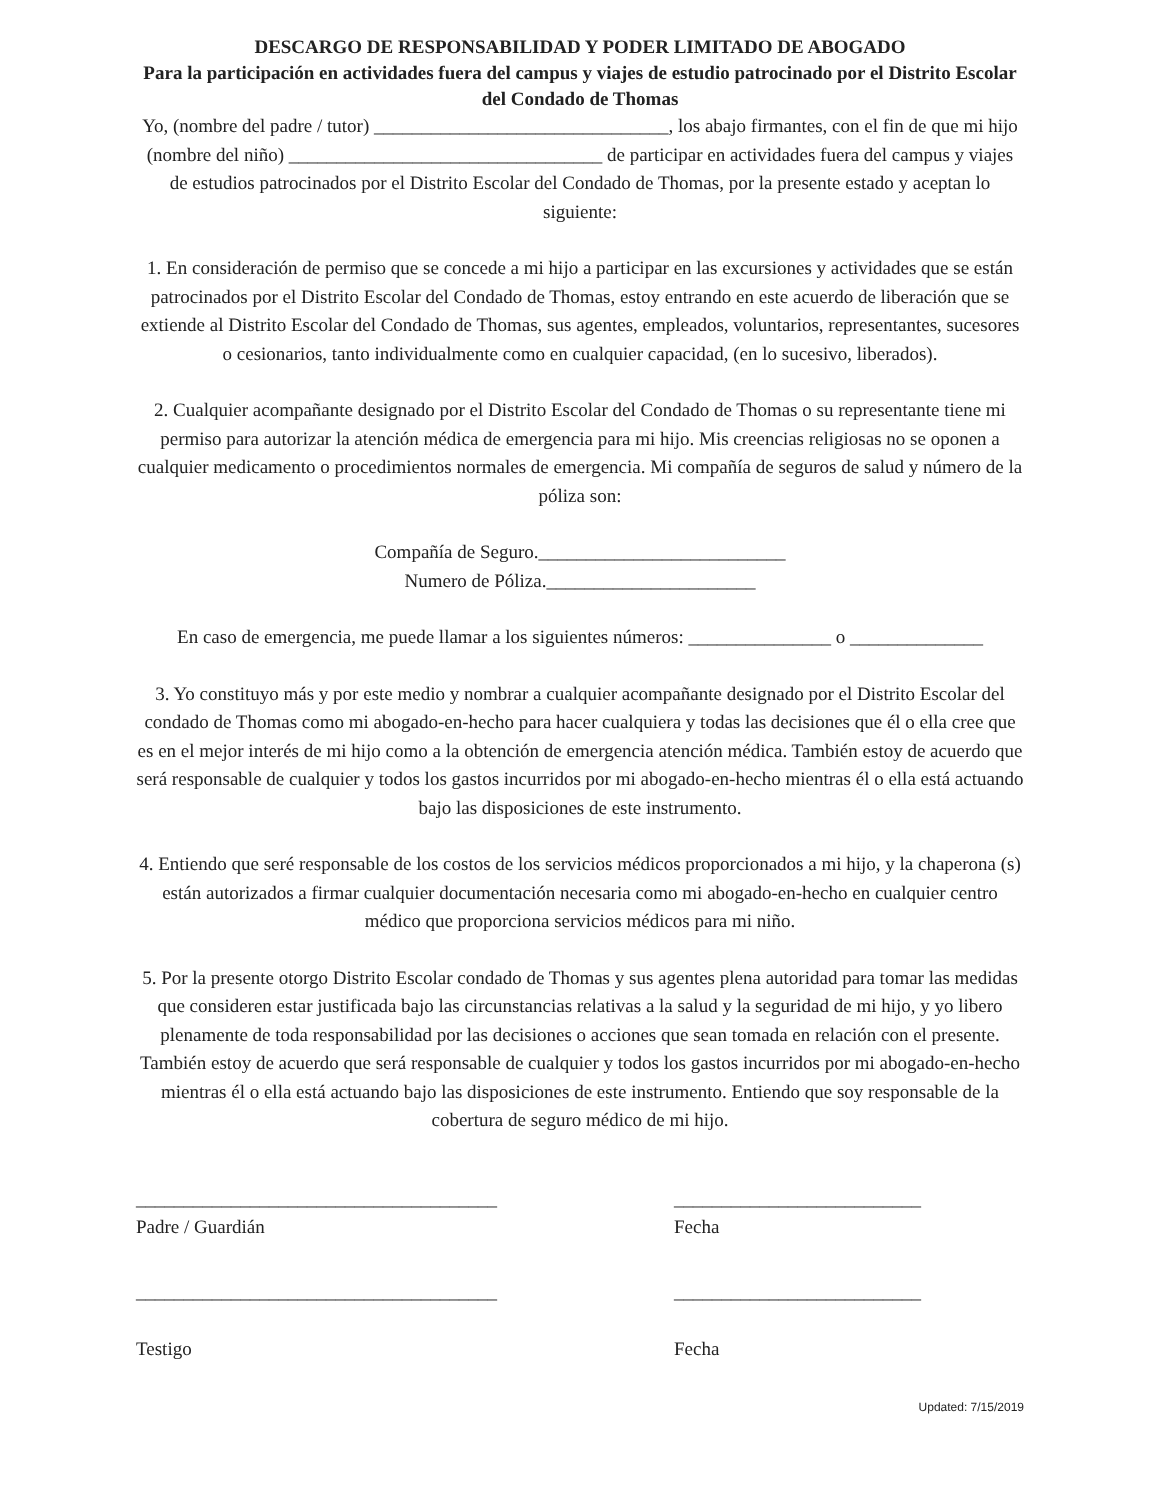DESCARGO DE RESPONSABILIDAD Y PODER LIMITADO DE ABOGADO
Para la participación en actividades fuera del campus y viajes de estudio patrocinado por el Distrito Escolar del Condado de Thomas
Yo, (nombre del padre / tutor) _______________________________, los abajo firmantes, con el fin de que mi hijo (nombre del niño) _________________________________ de participar en actividades fuera del campus y viajes de estudios patrocinados por el Distrito Escolar del Condado de Thomas, por la presente estado y aceptan lo siguiente:
1. En consideración de permiso que se concede a mi hijo a participar en las excursiones y actividades que se están patrocinados por el Distrito Escolar del Condado de Thomas, estoy entrando en este acuerdo de liberación que se extiende al Distrito Escolar del Condado de Thomas, sus agentes, empleados, voluntarios, representantes, sucesores o cesionarios, tanto individualmente como en cualquier capacidad, (en lo sucesivo, liberados).
2. Cualquier acompañante designado por el Distrito Escolar del Condado de Thomas o su representante tiene mi permiso para autorizar la atención médica de emergencia para mi hijo. Mis creencias religiosas no se oponen a cualquier medicamento o procedimientos normales de emergencia. Mi compañía de seguros de salud y número de la póliza son:
Compañía de Seguro.__________________________
Numero de Póliza.______________________
En caso de emergencia, me puede llamar a los siguientes números: _______________ o ______________
3. Yo constituyo más y por este medio y nombrar a cualquier acompañante designado por el Distrito Escolar del condado de Thomas como mi abogado-en-hecho para hacer cualquiera y todas las decisiones que él o ella cree que es en el mejor interés de mi hijo como a la obtención de emergencia atención médica. También estoy de acuerdo que será responsable de cualquier y todos los gastos incurridos por mi abogado-en-hecho mientras él o ella está actuando bajo las disposiciones de este instrumento.
4. Entiendo que seré responsable de los costos de los servicios médicos proporcionados a mi hijo, y la chaperona (s) están autorizados a firmar cualquier documentación necesaria como mi abogado-en-hecho en cualquier centro médico que proporciona servicios médicos para mi niño.
5. Por la presente otorgo Distrito Escolar condado de Thomas y sus agentes plena autoridad para tomar las medidas que consideren estar justificada bajo las circunstancias relativas a la salud y la seguridad de mi hijo, y yo libero plenamente de toda responsabilidad por las decisiones o acciones que sean tomada en relación con el presente. También estoy de acuerdo que será responsable de cualquier y todos los gastos incurridos por mi abogado-en-hecho mientras él o ella está actuando bajo las disposiciones de este instrumento. Entiendo que soy responsable de la cobertura de seguro médico de mi hijo.
______________________________________
Padre / Guardián
__________________________
Fecha
______________________________________
Testigo
__________________________
Fecha
Updated: 7/15/2019